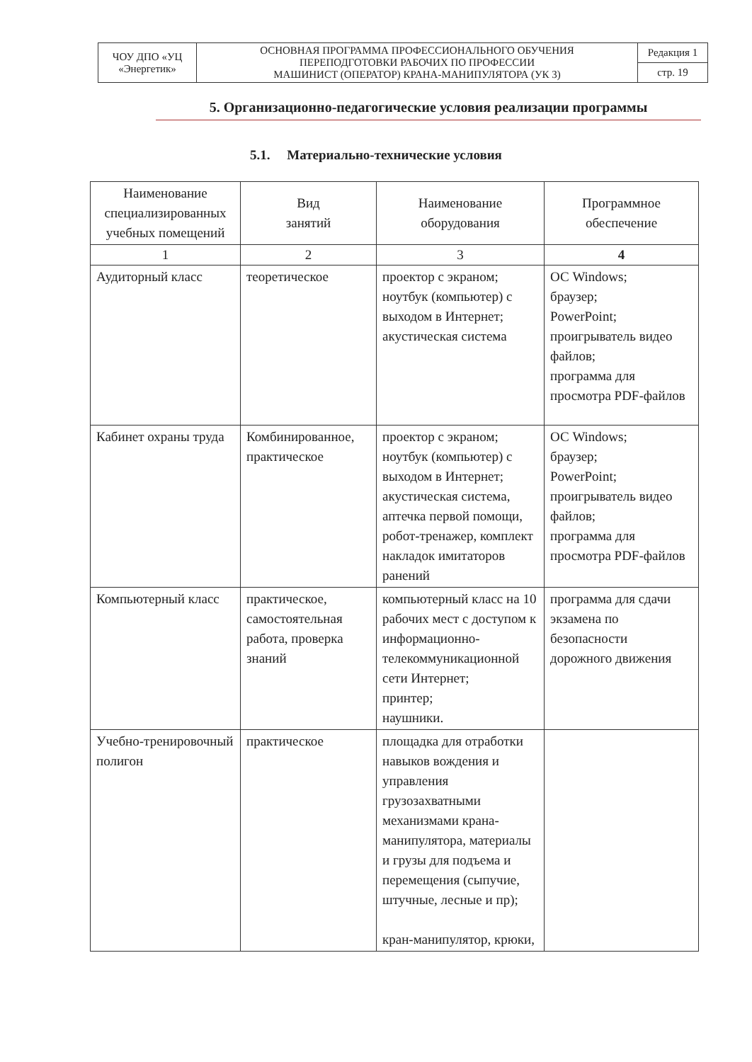| ЧОУ ДПО «УЦ «Энергетик» | ОСНОВНАЯ ПРОГРАММА ПРОФЕССИОНАЛЬНОГО ОБУЧЕНИЯ ПЕРЕПОДГОТОВКИ РАБОЧИХ ПО ПРОФЕССИИ МАШИНИСТ (ОПЕРАТОР) КРАНА-МАНИПУЛЯТОРА (УК 3) | Редакция 1 |
| | | стр. 19 |
5. Организационно-педагогические условия реализации программы
5.1. Материально-технические условия
| Наименование специализированных учебных помещений | Вид занятий | Наименование оборудования | Программное обеспечение |
| --- | --- | --- | --- |
| 1 | 2 | 3 | 4 |
| Аудиторный класс | теоретическое | проектор с экраном; ноутбук (компьютер) с выходом в Интернет; акустическая система | ОС Windows; браузер; PowerPoint; проигрыватель видео файлов; программа для просмотра PDF-файлов |
| Кабинет охраны труда | Комбинированное, практическое | проектор с экраном; ноутбук (компьютер) с выходом в Интернет; акустическая система, аптечка первой помощи, робот-тренажер, комплект накладок имитаторов ранений | ОС Windows; браузер; PowerPoint; проигрыватель видео файлов; программа для просмотра PDF-файлов |
| Компьютерный класс | практическое, самостоятельная работа, проверка знаний | компьютерный класс на 10 рабочих мест с доступом к информационно-телекоммуникационной сети Интернет; принтер; наушники. | программа для сдачи экзамена по безопасности дорожного движения |
| Учебно-тренировочный полигон | практическое | площадка для отработки навыков вождения и управления грузозахватными механизмами крана-манипулятора, материалы и грузы для подъема и перемещения (сыпучие, штучные, лесные и пр); кран-манипулятор, крюки, | |